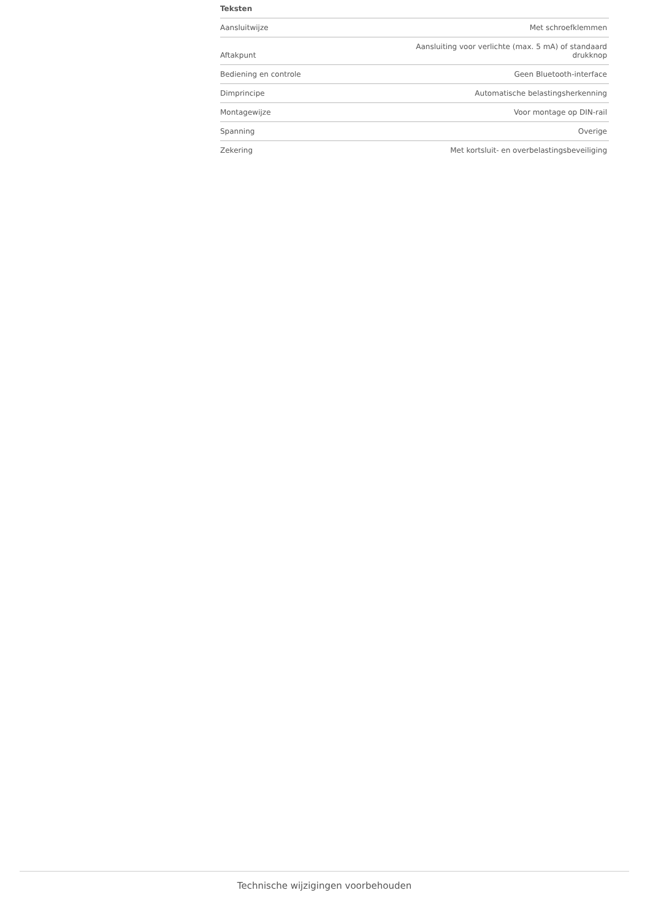Teksten
| Aansluitwijze | Met schroefklemmen |
| Aftakpunt | Aansluiting voor verlichte (max. 5 mA) of standaard drukknop |
| Bediening en controle | Geen Bluetooth-interface |
| Dimprincipe | Automatische belastingsherkenning |
| Montagewijze | Voor montage op DIN-rail |
| Spanning | Overige |
| Zekering | Met kortsluit- en overbelastingsbeveiliging |
Technische wijzigingen voorbehouden